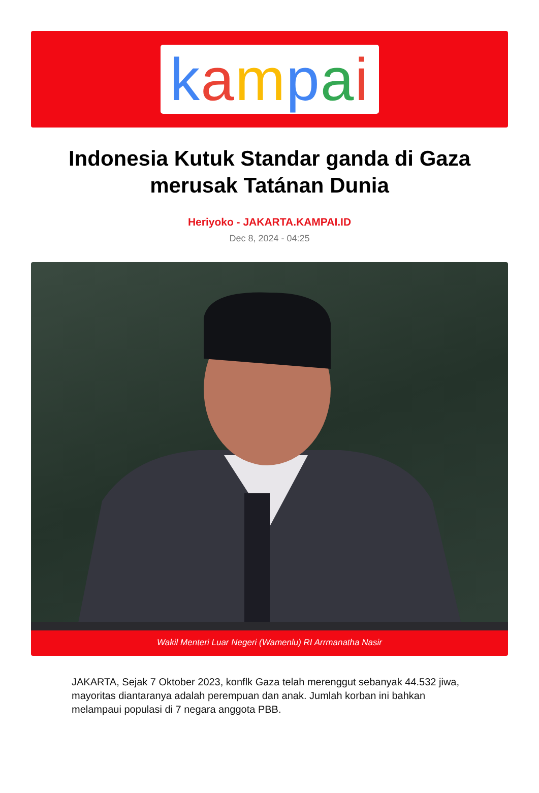kampai
Indonesia Kutuk Standar ganda di Gaza merusak Tatánan Dunia
Heriyoko - JAKARTA.KAMPAI.ID
Dec 8, 2024 - 04:25
Wakil Menteri Luar Negeri (Wamenlu) RI Arrmanatha Nasir
JAKARTA, Sejak 7 Oktober 2023, konflk Gaza telah merenggut sebanyak 44.532 jiwa, mayoritas diantaranya adalah perempuan dan anak. Jumlah korban ini bahkan melampaui populasi di 7 negara anggota PBB.